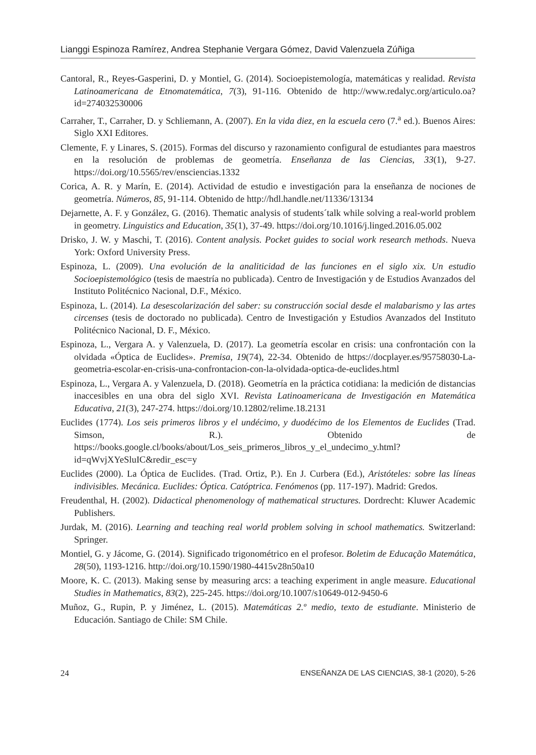Lianggi Espinoza Ramírez, Andrea Stephanie Vergara Gómez, David Valenzuela Zúñiga
Cantoral, R., Reyes-Gasperini, D. y Montiel, G. (2014). Socioepistemología, matemáticas y realidad. Revista Latinoamericana de Etnomatemática, 7(3), 91-116. Obtenido de http://www.redalyc.org/articulo.oa?id=274032530006
Carraher, T., Carraher, D. y Schliemann, A. (2007). En la vida diez, en la escuela cero (7.<sup>a</sup> ed.). Buenos Aires: Siglo XXI Editores.
Clemente, F. y Linares, S. (2015). Formas del discurso y razonamiento configural de estudiantes para maestros en la resolución de problemas de geometría. Enseñanza de las Ciencias, 33(1), 9-27. https://doi.org/10.5565/rev/ensciencias.1332
Corica, A. R. y Marín, E. (2014). Actividad de estudio e investigación para la enseñanza de nociones de geometría. Números, 85, 91-114. Obtenido de http://hdl.handle.net/11336/13134
Dejarnette, A. F. y González, G. (2016). Thematic analysis of students´talk while solving a real-world problem in geometry. Linguistics and Education, 35(1), 37-49. https://doi.org/10.1016/j.linged.2016.05.002
Drisko, J. W. y Maschi, T. (2016). Content analysis. Pocket guides to social work research methods. Nueva York: Oxford University Press.
Espinoza, L. (2009). Una evolución de la analiticidad de las funciones en el siglo xix. Un estudio Socioepistemológico (tesis de maestría no publicada). Centro de Investigación y de Estudios Avanzados del Instituto Politécnico Nacional, D.F., México.
Espinoza, L. (2014). La desescolarización del saber: su construcción social desde el malabarismo y las artes circenses (tesis de doctorado no publicada). Centro de Investigación y Estudios Avanzados del Instituto Politécnico Nacional, D. F., México.
Espinoza, L., Vergara A. y Valenzuela, D. (2017). La geometría escolar en crisis: una confrontación con la olvidada «Óptica de Euclides». Premisa, 19(74), 22-34. Obtenido de https://docplayer.es/95758030-La-geometria-escolar-en-crisis-una-confrontacion-con-la-olvidada-optica-de-euclides.html
Espinoza, L., Vergara A. y Valenzuela, D. (2018). Geometría en la práctica cotidiana: la medición de distancias inaccesibles en una obra del siglo XVI. Revista Latinoamericana de Investigación en Matemática Educativa, 21(3), 247-274. https://doi.org/10.12802/relime.18.2131
Euclides (1774). Los seis primeros libros y el undécimo, y duodécimo de los Elementos de Euclides (Trad. Simson, R.). Obtenido de https://books.google.cl/books/about/Los_seis_primeros_libros_y_el_undecimo_y.html?id=qWvjXYeSluIC&redir_esc=y
Euclides (2000). La Óptica de Euclides. (Trad. Ortiz, P.). En J. Curbera (Ed.), Aristóteles: sobre las líneas indivisibles. Mecánica. Euclides: Óptica. Catóptrica. Fenómenos (pp. 117-197). Madrid: Gredos.
Freudenthal, H. (2002). Didactical phenomenology of mathematical structures. Dordrecht: Kluwer Academic Publishers.
Jurdak, M. (2016). Learning and teaching real world problem solving in school mathematics. Switzerland: Springer.
Montiel, G. y Jácome, G. (2014). Significado trigonométrico en el profesor. Boletim de Educação Matemática, 28(50), 1193-1216. http://doi.org/10.1590/1980-4415v28n50a10
Moore, K. C. (2013). Making sense by measuring arcs: a teaching experiment in angle measure. Educational Studies in Mathematics, 83(2), 225-245. https://doi.org/10.1007/s10649-012-9450-6
Muñoz, G., Rupin, P. y Jiménez, L. (2015). Matemáticas 2.º medio, texto de estudiante. Ministerio de Educación. Santiago de Chile: SM Chile.
24 ENSEÑANZA DE LAS CIENCIAS, 38-1 (2020), 5-26